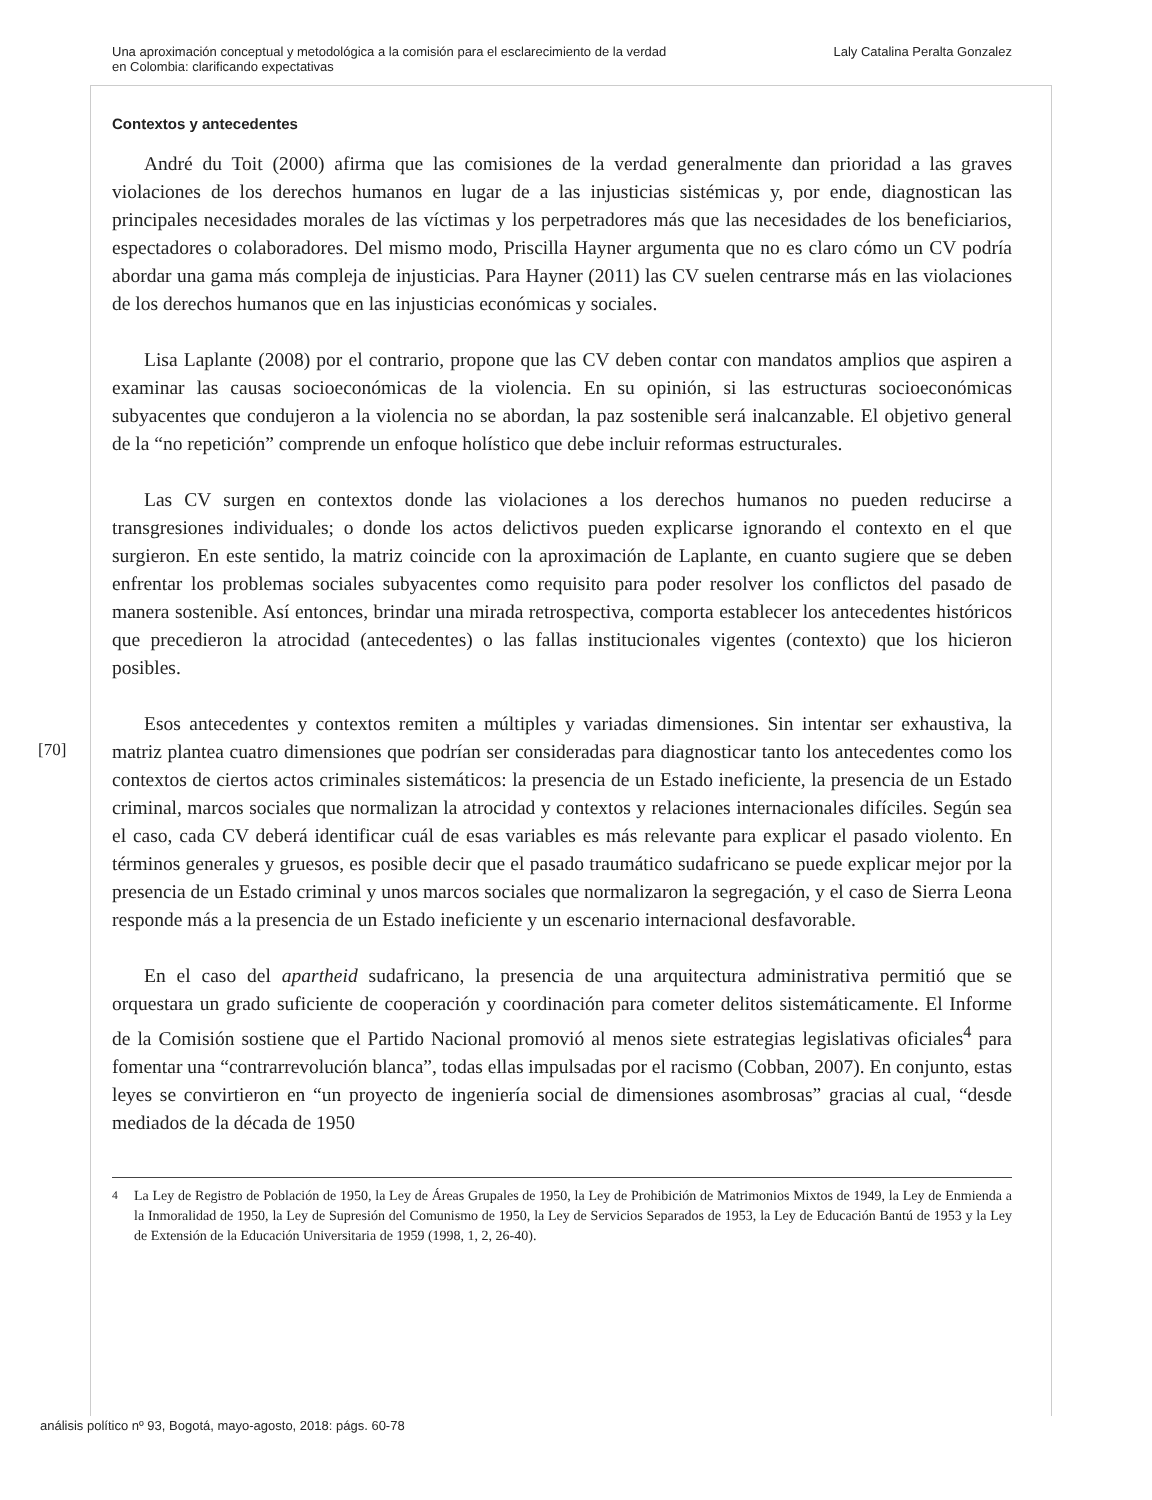Una aproximación conceptual y metodológica a la comisión para el esclarecimiento de la verdad
en Colombia: clarificando expectativas
Laly Catalina Peralta Gonzalez
Contextos y antecedentes
André du Toit (2000) afirma que las comisiones de la verdad generalmente dan prioridad a las graves violaciones de los derechos humanos en lugar de a las injusticias sistémicas y, por ende, diagnostican las principales necesidades morales de las víctimas y los perpetradores más que las necesidades de los beneficiarios, espectadores o colaboradores. Del mismo modo, Priscilla Hayner argumenta que no es claro cómo un CV podría abordar una gama más compleja de injusticias. Para Hayner (2011) las CV suelen centrarse más en las violaciones de los derechos humanos que en las injusticias económicas y sociales.
Lisa Laplante (2008) por el contrario, propone que las CV deben contar con mandatos amplios que aspiren a examinar las causas socioeconómicas de la violencia. En su opinión, si las estructuras socioeconómicas subyacentes que condujeron a la violencia no se abordan, la paz sostenible será inalcanzable. El objetivo general de la “no repetición” comprende un enfoque holístico que debe incluir reformas estructurales.
Las CV surgen en contextos donde las violaciones a los derechos humanos no pueden reducirse a transgresiones individuales; o donde los actos delictivos pueden explicarse ignorando el contexto en el que surgieron. En este sentido, la matriz coincide con la aproximación de Laplante, en cuanto sugiere que se deben enfrentar los problemas sociales subyacentes como requisito para poder resolver los conflictos del pasado de manera sostenible. Así entonces, brindar una mirada retrospectiva, comporta establecer los antecedentes históricos que precedieron la atrocidad (antecedentes) o las fallas institucionales vigentes (contexto) que los hicieron posibles.
Esos antecedentes y contextos remiten a múltiples y variadas dimensiones. Sin intentar ser exhaustiva, la matriz plantea cuatro dimensiones que podrían ser consideradas para diagnosticar tanto los antecedentes como los contextos de ciertos actos criminales sistemáticos: la presencia de un Estado ineficiente, la presencia de un Estado criminal, marcos sociales que normalizan la atrocidad y contextos y relaciones internacionales difíciles. Según sea el caso, cada CV deberá identificar cuál de esas variables es más relevante para explicar el pasado violento. En términos generales y gruesos, es posible decir que el pasado traumático sudafricano se puede explicar mejor por la presencia de un Estado criminal y unos marcos sociales que normalizaron la segregación, y el caso de Sierra Leona responde más a la presencia de un Estado ineficiente y un escenario internacional desfavorable.
En el caso del apartheid sudafricano, la presencia de una arquitectura administrativa permitió que se orquestara un grado suficiente de cooperación y coordinación para cometer delitos sistemáticamente. El Informe de la Comisión sostiene que el Partido Nacional promovió al menos siete estrategias legislativas oficiales<sup>4</sup> para fomentar una “contrarrevolución blanca”, todas ellas impulsadas por el racismo (Cobban, 2007). En conjunto, estas leyes se convirtieron en “un proyecto de ingeniería social de dimensiones asombrosas” gracias al cual, “desde mediados de la década de 1950
<sup>4</sup> La Ley de Registro de Población de 1950, la Ley de Áreas Grupales de 1950, la Ley de Prohibición de Matrimonios Mixtos de 1949, la Ley de Enmienda a la Inmoralidad de 1950, la Ley de Supresión del Comunismo de 1950, la Ley de Servicios Separados de 1953, la Ley de Educación Bantú de 1953 y la Ley de Extensión de la Educación Universitaria de 1959 (1998, 1, 2, 26-40).
[70]
análisis político nº 93, Bogotá, mayo-agosto, 2018: págs. 60-78